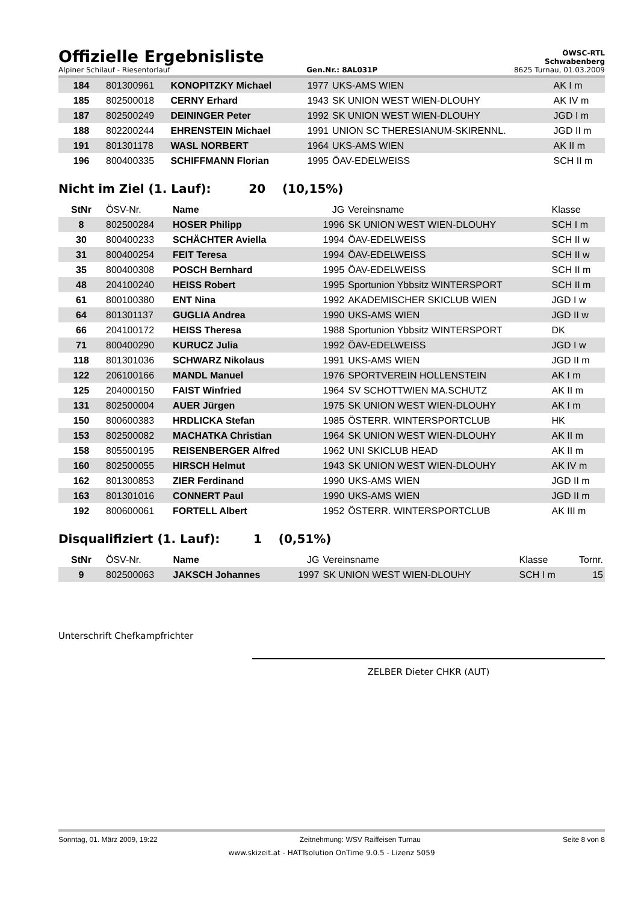Offizielle Ergebnisliste
ÖWSC-RTL
Schwabenberg
Alpiner Schilauf - Riesentorlauf Gen.Nr.: 8AL031P 8625 Turnau, 01.03.2009
| 184 | 801300961 | KONOPITZKY Michael | 1977 | UKS-AMS WIEN | AK I m |
| 185 | 802500018 | CERNY Erhard | 1943 | SK UNION WEST WIEN-DLOUHY | AK IV m |
| 187 | 802500249 | DEININGER Peter | 1992 | SK UNION WEST WIEN-DLOUHY | JGD I m |
| 188 | 802200244 | EHRENSTEIN Michael | 1991 | UNION SC THERESIANUM-SKIRENNL. | JGD II m |
| 191 | 801301178 | WASL NORBERT | 1964 | UKS-AMS WIEN | AK II m |
| 196 | 800400335 | SCHIFFMANN Florian | 1995 | ÖAV-EDELWEISS | SCH II m |
Nicht im Ziel (1. Lauf): 20 (10,15%)
| StNr | ÖSV-Nr. | Name | JG | Vereinsname | Klasse |
| 8 | 802500284 | HOSER Philipp | 1996 | SK UNION WEST WIEN-DLOUHY | SCH I m |
| 30 | 800400233 | SCHÄCHTER Aviella | 1994 | ÖAV-EDELWEISS | SCH II w |
| 31 | 800400254 | FEIT Teresa | 1994 | ÖAV-EDELWEISS | SCH II w |
| 35 | 800400308 | POSCH Bernhard | 1995 | ÖAV-EDELWEISS | SCH II m |
| 48 | 204100240 | HEISS Robert | 1995 | Sportunion Ybbsitz WINTERSPORT | SCH II m |
| 61 | 800100380 | ENT Nina | 1992 | AKADEMISCHER SKICLUB WIEN | JGD I w |
| 64 | 801301137 | GUGLIA Andrea | 1990 | UKS-AMS WIEN | JGD II w |
| 66 | 204100172 | HEISS Theresa | 1988 | Sportunion Ybbsitz WINTERSPORT | DK |
| 71 | 800400290 | KURUCZ Julia | 1992 | ÖAV-EDELWEISS | JGD I w |
| 118 | 801301036 | SCHWARZ Nikolaus | 1991 | UKS-AMS WIEN | JGD II m |
| 122 | 206100166 | MANDL Manuel | 1976 | SPORTVEREIN HOLLENSTEIN | AK I m |
| 125 | 204000150 | FAIST Winfried | 1964 | SV SCHOTTWIEN MA.SCHUTZ | AK II m |
| 131 | 802500004 | AUER Jürgen | 1975 | SK UNION WEST WIEN-DLOUHY | AK I m |
| 150 | 800600383 | HRDLICKA Stefan | 1985 | ÖSTERR. WINTERSPORTCLUB | HK |
| 153 | 802500082 | MACHATKA Christian | 1964 | SK UNION WEST WIEN-DLOUHY | AK II m |
| 158 | 805500195 | REISENBERGER Alfred | 1962 | UNI SKICLUB HEAD | AK II m |
| 160 | 802500055 | HIRSCH Helmut | 1943 | SK UNION WEST WIEN-DLOUHY | AK IV m |
| 162 | 801300853 | ZIER Ferdinand | 1990 | UKS-AMS WIEN | JGD II m |
| 163 | 801301016 | CONNERT Paul | 1990 | UKS-AMS WIEN | JGD II m |
| 192 | 800600061 | FORTELL Albert | 1952 | ÖSTERR. WINTERSPORTCLUB | AK III m |
Disqualifiziert (1. Lauf): 1 (0,51%)
| StNr | ÖSV-Nr. | Name | JG | Vereinsname | Klasse | Tornr. |
| 9 | 802500063 | JAKSCH Johannes | 1997 | SK UNION WEST WIEN-DLOUHY | SCH I m | 15 |
Unterschrift Chefkampfrichter
ZELBER Dieter CHKR (AUT)
Sonntag, 01. März 2009, 19:22 Zeitnehmung: WSV Raiffeisen Turnau Seite 8 von 8
www.skizeit.at - HATTsolution OnTime 9.0.5 - Lizenz 5059